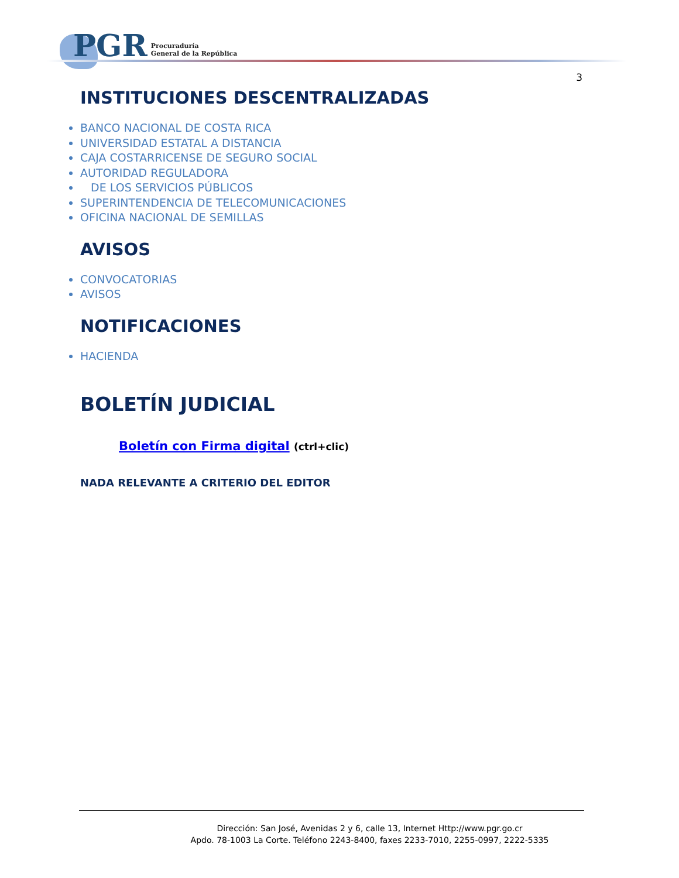PGR Procuraduría
General de la República
3
INSTITUCIONES DESCENTRALIZADAS
BANCO NACIONAL DE COSTA RICA
UNIVERSIDAD ESTATAL A DISTANCIA
CAJA COSTARRICENSE DE SEGURO SOCIAL
AUTORIDAD REGULADORA
DE LOS SERVICIOS PÚBLICOS
SUPERINTENDENCIA DE TELECOMUNICACIONES
OFICINA NACIONAL DE SEMILLAS
AVISOS
CONVOCATORIAS
AVISOS
NOTIFICACIONES
HACIENDA
BOLETÍN JUDICIAL
Boletín con Firma digital (ctrl+clic)
NADA RELEVANTE A CRITERIO DEL EDITOR
Dirección: San José, Avenidas 2 y 6, calle 13, Internet Http://www.pgr.go.cr
Apdo. 78-1003 La Corte. Teléfono 2243-8400, faxes 2233-7010, 2255-0997, 2222-5335